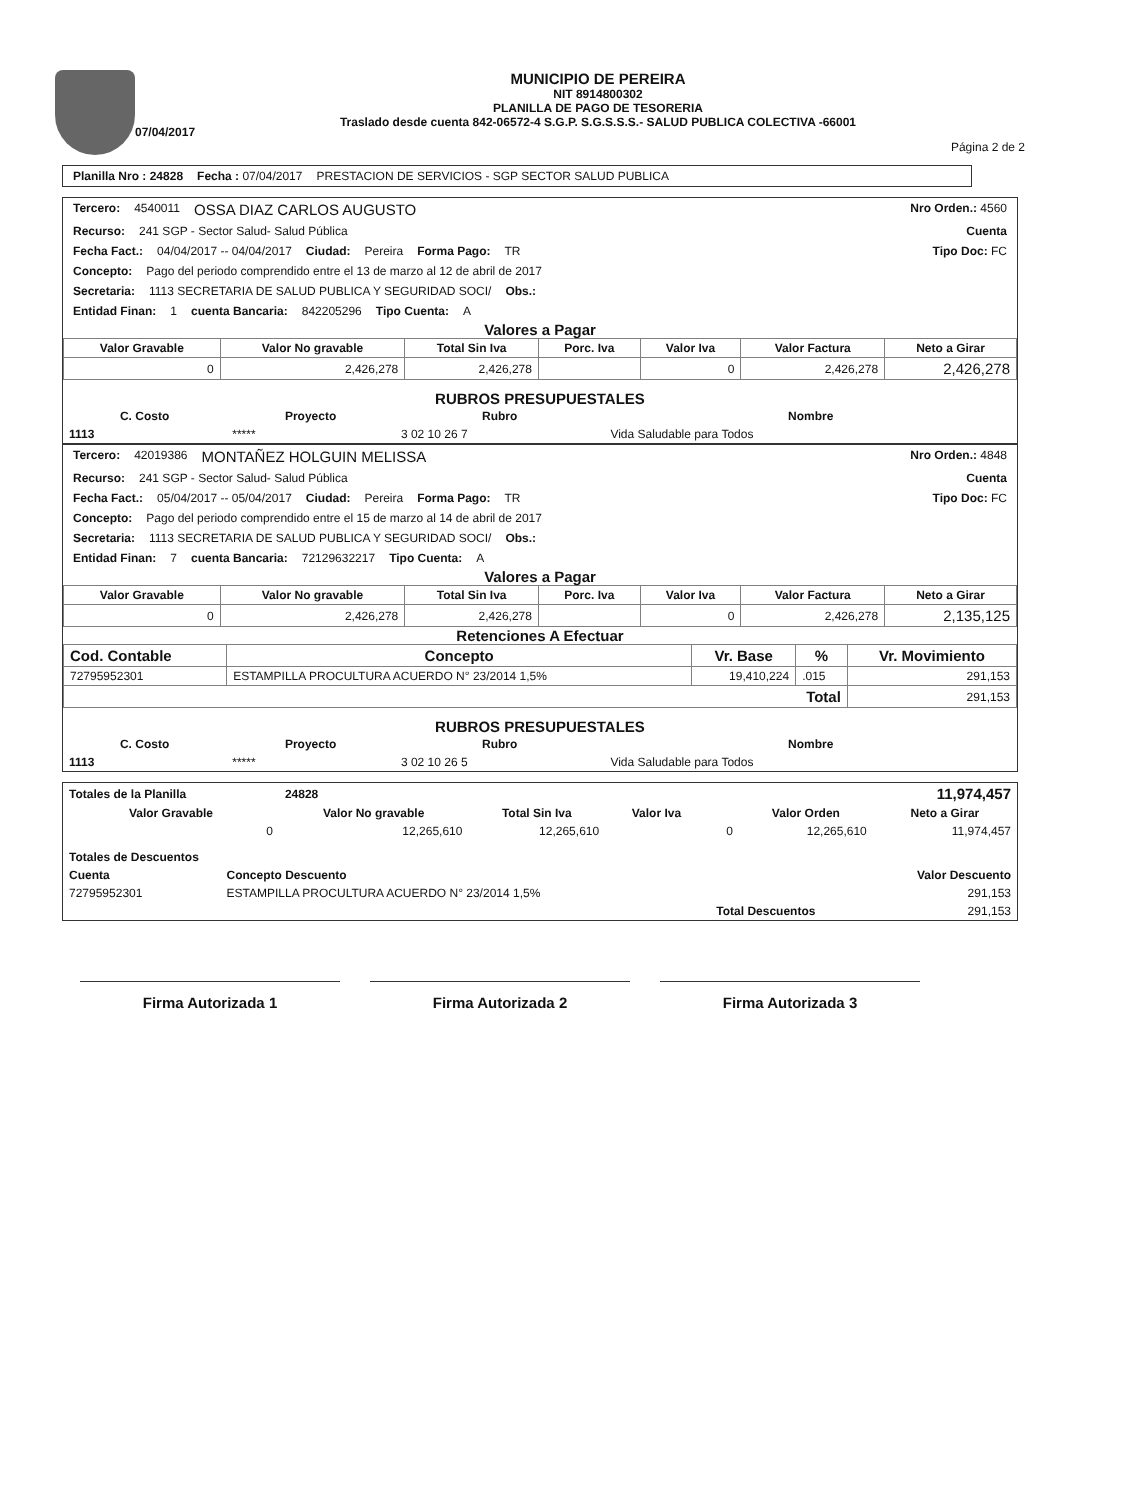07/04/2017
MUNICIPIO DE PEREIRA
NIT 8914800302
PLANILLA DE PAGO DE TESORERIA
Traslado desde cuenta 842-06572-4 S.G.P. S.G.S.S.S.- SALUD PUBLICA COLECTIVA -66001
Página 2 de 2
Planilla Nro : 24828 Fecha : 07/04/2017 PRESTACION DE SERVICIOS - SGP SECTOR SALUD PUBLICA
Tercero: 4540011 OSSA DIAZ CARLOS AUGUSTO Nro Orden.: 4560
Recurso: 241 SGP - Sector Salud- Salud Pública Cuenta
Fecha Fact.: 04/04/2017 -- 04/04/2017 Ciudad: Pereira Forma Pago: TR Tipo Doc: FC
Concepto: Pago del periodo comprendido entre el 13 de marzo al 12 de abril de 2017
Secretaria: 1113 SECRETARIA DE SALUD PUBLICA Y SEGURIDAD SOCI/ Obs.:
Entidad Finan: 1 cuenta Bancaria: 842205296 Tipo Cuenta: A
Valores a Pagar
| Valor Gravable | Valor No gravable | Total Sin Iva | Porc. Iva | Valor Iva | Valor Factura | Neto a Girar |
| --- | --- | --- | --- | --- | --- | --- |
| 0 | 2,426,278 | 2,426,278 | | 0 | 2,426,278 | 2,426,278 |
RUBROS PRESUPUESTALES
| C. Costo | Proyecto | Rubro | Nombre |
| --- | --- | --- | --- |
| 1113 | ***** | 3 02 10 26 7 | Vida Saludable para Todos |
Tercero: 42019386 MONTAÑEZ HOLGUIN MELISSA Nro Orden.: 4848
Recurso: 241 SGP - Sector Salud- Salud Pública Cuenta
Fecha Fact.: 05/04/2017 -- 05/04/2017 Ciudad: Pereira Forma Pago: TR Tipo Doc: FC
Concepto: Pago del periodo comprendido entre el 15 de marzo al 14 de abril de 2017
Secretaria: 1113 SECRETARIA DE SALUD PUBLICA Y SEGURIDAD SOCI/ Obs.:
Entidad Finan: 7 cuenta Bancaria: 72129632217 Tipo Cuenta: A
Valores a Pagar
| Valor Gravable | Valor No gravable | Total Sin Iva | Porc. Iva | Valor Iva | Valor Factura | Neto a Girar |
| --- | --- | --- | --- | --- | --- | --- |
| 0 | 2,426,278 | 2,426,278 | | 0 | 2,426,278 | 2,135,125 |
Retenciones A Efectuar
| Cod. Contable | Concepto | Vr. Base | % | Vr. Movimiento |
| --- | --- | --- | --- | --- |
| 72795952301 | ESTAMPILLA PROCULTURA ACUERDO N° 23/2014 1,5% | 19,410,224 | .015 | 291,153 |
| Total | | | | 291,153 |
RUBROS PRESUPUESTALES
| C. Costo | Proyecto | Rubro | Nombre |
| --- | --- | --- | --- |
| 1113 | ***** | 3 02 10 26 5 | Vida Saludable para Todos |
| Totales de la Planilla | 24828 | | | | | 11,974,457 |
| Valor Gravable | Valor No gravable | Total Sin Iva | Valor Iva | | Valor Orden | Neto a Girar |
| 0 | 12,265,610 | 12,265,610 | | 0 | 12,265,610 | 11,974,457 |
| Totales de Descuentos | | |
| --- | --- | --- |
| Cuenta | Concepto Descuento | Valor Descuento |
| 72795952301 | ESTAMPILLA PROCULTURA ACUERDO N° 23/2014 1,5% | 291,153 |
| | Total Descuentos | 291,153 |
Firma Autorizada 1 Firma Autorizada 2 Firma Autorizada 3